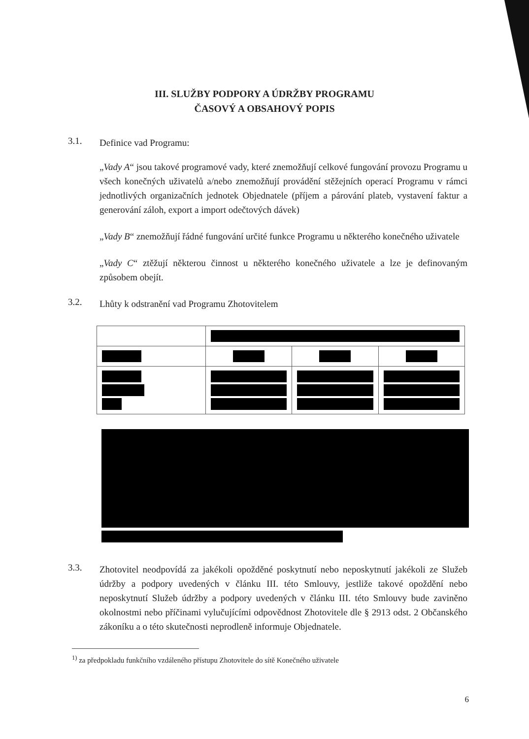III. SLUŽBY PODPORY A ÚDRŽBY PROGRAMU
ČASOVÝ A OBSAHOVÝ POPIS
3.1.
Definice vad Programu:
„Vady A“ jsou takové programové vady, které znemožňují celkové fungování provozu Programu u všech konečných uživatelů a/nebo znemožňují provádění stěžejních operací Programu v rámci jednotlivých organizačních jednotek Objednatele (příjem a párování plateb, vystavení faktur a generování záloh, export a import odečtových dávek)
„Vady B“ znemožňují řádné fungování určité funkce Programu u některého konečného uživatele
„Vady C“ ztěžují některou činnost u některého konečného uživatele a lze je definovaným způsobem obejít.
3.2.
Lhůty k odstranění vad Programu Zhotovitelem
3.3.
Zhotovitel neodpovídá za jakékoli opožděné poskytnutí nebo neposkytnutí jakékoli ze Služeb údržby a podpory uvedených v článku III. této Smlouvy, jestliže takové opoždění nebo neposkytnutí Služeb údržby a podpory uvedených v článku III. této Smlouvy bude zaviněno okolnostmi nebo příčinami vylučujícími odpovědnost Zhotovitele dle § 2913 odst. 2 Občanského zákoníku a o této skutečnosti neprodleně informuje Objednatele.
<sup>1)</sup> za předpokladu funkčního vzdáleného přístupu Zhotovitele do sítě Konečného uživatele
6